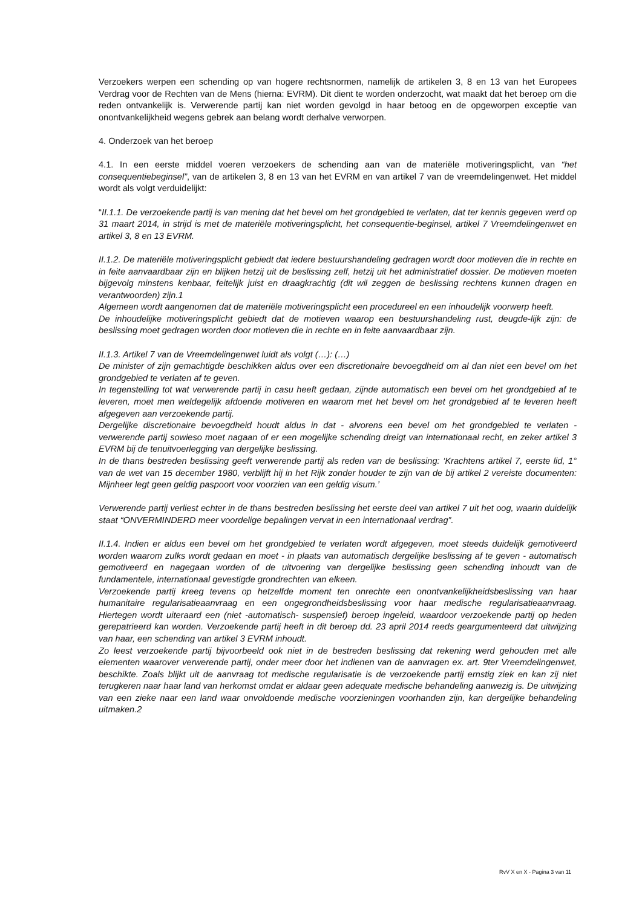Verzoekers werpen een schending op van hogere rechtsnormen, namelijk de artikelen 3, 8 en 13 van het Europees Verdrag voor de Rechten van de Mens (hierna: EVRM). Dit dient te worden onderzocht, wat maakt dat het beroep om die reden ontvankelijk is. Verwerende partij kan niet worden gevolgd in haar betoog en de opgeworpen exceptie van onontvankelijkheid wegens gebrek aan belang wordt derhalve verworpen.
4. Onderzoek van het beroep
4.1. In een eerste middel voeren verzoekers de schending aan van de materiële motiveringsplicht, van “het consequentiebeginsel”, van de artikelen 3, 8 en 13 van het EVRM en van artikel 7 van de vreemdelingenwet. Het middel wordt als volgt verduidelijkt:
“II.1.1. De verzoekende partij is van mening dat het bevel om het grondgebied te verlaten, dat ter kennis gegeven werd op 31 maart 2014, in strijd is met de materiële motiveringsplicht, het consequentie-beginsel, artikel 7 Vreemdelingenwet en artikel 3, 8 en 13 EVRM.
II.1.2. De materiële motiveringsplicht gebiedt dat iedere bestuurshandeling gedragen wordt door motieven die in rechte en in feite aanvaardbaar zijn en blijken hetzij uit de beslissing zelf, hetzij uit het administratief dossier. De motieven moeten bijgevolg minstens kenbaar, feitelijk juist en draagkrachtig (dit wil zeggen de beslissing rechtens kunnen dragen en verantwoorden) zijn.1
Algemeen wordt aangenomen dat de materiële motiveringsplicht een procedureel en een inhoudelijk voorwerp heeft.
De inhoudelijke motiveringsplicht gebiedt dat de motieven waarop een bestuurshandeling rust, deugde-lijk zijn: de beslissing moet gedragen worden door motieven die in rechte en in feite aanvaardbaar zijn.
II.1.3. Artikel 7 van de Vreemdelingenwet luidt als volgt (…): (…)
De minister of zijn gemachtigde beschikken aldus over een discretionaire bevoegdheid om al dan niet een bevel om het grondgebied te verlaten af te geven.
In tegenstelling tot wat verwerende partij in casu heeft gedaan, zijnde automatisch een bevel om het grondgebied af te leveren, moet men weldegelijk afdoende motiveren en waarom met het bevel om het grondgebied af te leveren heeft afgegeven aan verzoekende partij.
Dergelijke discretionaire bevoegdheid houdt aldus in dat - alvorens een bevel om het grondgebied te verlaten - verwerende partij sowieso moet nagaan of er een mogelijke schending dreigt van internationaal recht, en zeker artikel 3 EVRM bij de tenuitvoerlegging van dergelijke beslissing.
In de thans bestreden beslissing geeft verwerende partij als reden van de beslissing: ‘Krachtens artikel 7, eerste lid, 1° van de wet van 15 december 1980, verblijft hij in het Rijk zonder houder te zijn van de bij artikel 2 vereiste documenten: Mijnheer legt geen geldig paspoort voor voorzien van een geldig visum.’
Verwerende partij verliest echter in de thans bestreden beslissing het eerste deel van artikel 7 uit het oog, waarin duidelijk staat “ONVERMINDERD meer voordelige bepalingen vervat in een internationaal verdrag”.
II.1.4. Indien er aldus een bevel om het grondgebied te verlaten wordt afgegeven, moet steeds duidelijk gemotiveerd worden waarom zulks wordt gedaan en moet - in plaats van automatisch dergelijke beslissing af te geven - automatisch gemotiveerd en nagegaan worden of de uitvoering van dergelijke beslissing geen schending inhoudt van de fundamentele, internationaal gevestigde grondrechten van elkeen.
Verzoekende partij kreeg tevens op hetzelfde moment ten onrechte een onontvankelijkheidsbeslissing van haar humanitaire regularisatieaanvraag en een ongegrondheidsbeslissing voor haar medische regularisatieaanvraag. Hiertegen wordt uiteraard een (niet -automatisch- suspensief) beroep ingeleid, waardoor verzoekende partij op heden gerepatrieerd kan worden. Verzoekende partij heeft in dit beroep dd. 23 april 2014 reeds geargumenteerd dat uitwijzing van haar, een schending van artikel 3 EVRM inhoudt.
Zo leest verzoekende partij bijvoorbeeld ook niet in de bestreden beslissing dat rekening werd gehouden met alle elementen waarover verwerende partij, onder meer door het indienen van de aanvragen ex. art. 9ter Vreemdelingenwet, beschikte. Zoals blijkt uit de aanvraag tot medische regularisatie is de verzoekende partij ernstig ziek en kan zij niet terugkeren naar haar land van herkomst omdat er aldaar geen adequate medische behandeling aanwezig is. De uitwijzing van een zieke naar een land waar onvoldoende medische voorzieningen voorhanden zijn, kan dergelijke behandeling uitmaken.2
RvV X en X - Pagina 3 van 11